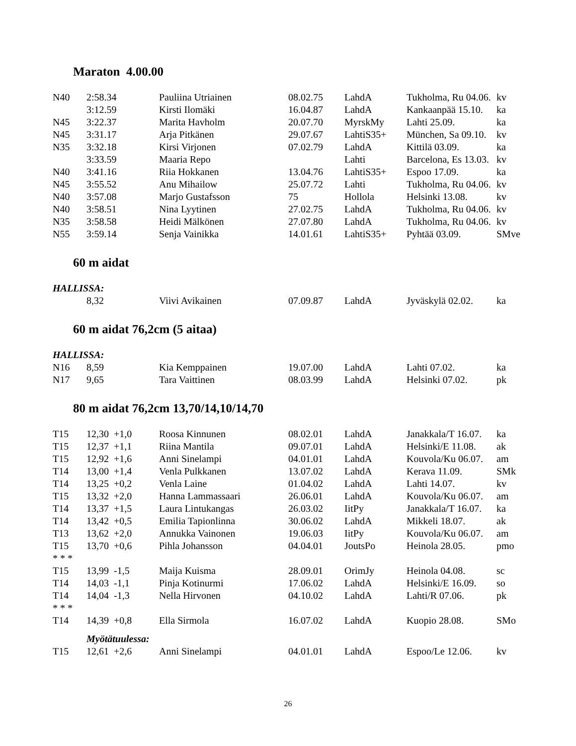Maraton 4.00.00
| N40 | 2:58.34 | Pauliina Utriainen | 08.02.75 | LahdA | Tukholma, Ru 04.06. | kv |
| | 3:12.59 | Kirsti Ilomäki | 16.04.87 | LahdA | Kankaanpää 15.10. | ka |
| N45 | 3:22.37 | Marita Havholm | 20.07.70 | MyrskMy | Lahti 25.09. | ka |
| N45 | 3:31.17 | Arja Pitkänen | 29.07.67 | LahtiS35+ | München, Sa 09.10. | kv |
| N35 | 3:32.18 | Kirsi Virjonen | 07.02.79 | LahdA | Kittilä 03.09. | ka |
| | 3:33.59 | Maaria Repo | | Lahti | Barcelona, Es 13.03. | kv |
| N40 | 3:41.16 | Riia Hokkanen | 13.04.76 | LahtiS35+ | Espoo 17.09. | ka |
| N45 | 3:55.52 | Anu Mihailow | 25.07.72 | Lahti | Tukholma, Ru 04.06. | kv |
| N40 | 3:57.08 | Marjo Gustafsson | 75 | Hollola | Helsinki 13.08. | kv |
| N40 | 3:58.51 | Nina Lyytinen | 27.02.75 | LahdA | Tukholma, Ru 04.06. | kv |
| N35 | 3:58.58 | Heidi Mälkönen | 27.07.80 | LahdA | Tukholma, Ru 04.06. | kv |
| N55 | 3:59.14 | Senja Vainikka | 14.01.61 | LahtiS35+ | Pyhtää 03.09. | SMve |
60 m aidat
| HALLISSA: | | | | | | |
| | 8,32 | Viivi Avikainen | 07.09.87 | LahdA | Jyväskylä 02.02. | ka |
60 m aidat 76,2cm (5 aitaa)
| HALLISSA: | | | | | | |
| N16 | 8,59 | Kia Kemppainen | 19.07.00 | LahdA | Lahti 07.02. | ka |
| N17 | 9,65 | Tara Vaittinen | 08.03.99 | LahdA | Helsinki 07.02. | pk |
80 m aidat 76,2cm 13,70/14,10/14,70
| T15 | 12,30 +1,0 | Roosa Kinnunen | 08.02.01 | LahdA | Janakkala/T 16.07. | ka |
| T15 | 12,37 +1,1 | Riina Mantila | 09.07.01 | LahdA | Helsinki/E 11.08. | ak |
| T15 | 12,92 +1,6 | Anni Sinelampi | 04.01.01 | LahdA | Kouvola/Ku 06.07. | am |
| T14 | 13,00 +1,4 | Venla Pulkkanen | 13.07.02 | LahdA | Kerava 11.09. | SMk |
| T14 | 13,25 +0,2 | Venla Laine | 01.04.02 | LahdA | Lahti 14.07. | kv |
| T15 | 13,32 +2,0 | Hanna Lammassaari | 26.06.01 | LahdA | Kouvola/Ku 06.07. | am |
| T14 | 13,37 +1,5 | Laura Lintukangas | 26.03.02 | IitPy | Janakkala/T 16.07. | ka |
| T14 | 13,42 +0,5 | Emilia Tapionlinna | 30.06.02 | LahdA | Mikkeli 18.07. | ak |
| T13 | 13,62 +2,0 | Annukka Vainonen | 19.06.03 | IitPy | Kouvola/Ku 06.07. | am |
| T15 | 13,70 +0,6 | Pihla Johansson | 04.04.01 | JoutsPo | Heinola 28.05. | pmo |
| * * * | | | | | | |
| T15 | 13,99 -1,5 | Maija Kuisma | 28.09.01 | OrimJy | Heinola 04.08. | sc |
| T14 | 14,03 -1,1 | Pinja Kotinurmi | 17.06.02 | LahdA | Helsinki/E 16.09. | so |
| T14 | 14,04 -1,3 | Nella Hirvonen | 04.10.02 | LahdA | Lahti/R 07.06. | pk |
| * * * | | | | | | |
| T14 | 14,39 +0,8 | Ella Sirmola | 16.07.02 | LahdA | Kuopio 28.08. | SMo |
| | Myötätuulessa: | | | | | |
| T15 | 12,61 +2,6 | Anni Sinelampi | 04.01.01 | LahdA | Espoo/Le 12.06. | kv |
26